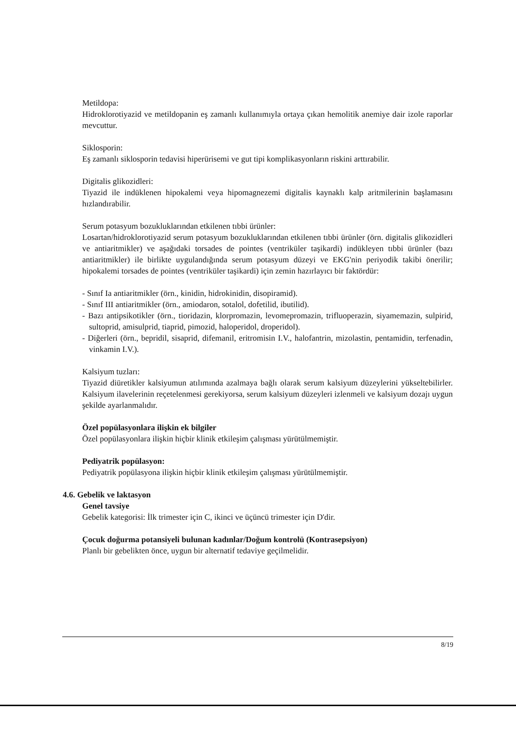Metildopa:
Hidroklorotiyazid ve metildopanin eş zamanlı kullanımıyla ortaya çıkan hemolitik anemiye dair izole raporlar mevcuttur.
Siklosporin:
Eş zamanlı siklosporin tedavisi hiperürisemi ve gut tipi komplikasyonların riskini arttırabilir.
Digitalis glikozidleri:
Tiyazid ile indüklenen hipokalemi veya hipomagnezemi digitalis kaynaklı kalp aritmilerinin başlamasını hızlandırabilir.
Serum potasyum bozukluklarından etkilenen tıbbi ürünler:
Losartan/hidroklorotiyazid serum potasyum bozukluklarından etkilenen tıbbi ürünler (örn. digitalis glikozidleri ve antiaritmikler) ve aşağıdaki torsades de pointes (ventriküler taşikardi) indükleyen tıbbi ürünler (bazı antiaritmikler) ile birlikte uygulandığında serum potasyum düzeyi ve EKG'nin periyodik takibi önerilir; hipokalemi torsades de pointes (ventriküler taşikardi) için zemin hazırlayıcı bir faktördür:
- Sınıf Ia antiaritmikler (örn., kinidin, hidrokinidin, disopiramid).
- Sınıf III antiaritmikler (örn., amiodaron, sotalol, dofetilid, ibutilid).
- Bazı antipsikotikler (örn., tioridazin, klorpromazin, levomepromazin, trifluoperazin, siyamemazin, sulpirid, sultoprid, amisulprid, tiaprid, pimozid, haloperidol, droperidol).
- Diğerleri (örn., bepridil, sisaprid, difemanil, eritromisin I.V., halofantrin, mizolastin, pentamidin, terfenadin, vinkamin I.V.).
Kalsiyum tuzları:
Tiyazid diüretikler kalsiyumun atılımında azalmaya bağlı olarak serum kalsiyum düzeylerini yükseltebilirler. Kalsiyum ilavelerinin reçetelenmesi gerekiyorsa, serum kalsiyum düzeyleri izlenmeli ve kalsiyum dozajı uygun şekilde ayarlanmalıdır.
Özel popülasyonlara ilişkin ek bilgiler
Özel popülasyonlara ilişkin hiçbir klinik etkileşim çalışması yürütülmemiştir.
Pediyatrik popülasyon:
Pediyatrik popülasyona ilişkin hiçbir klinik etkileşim çalışması yürütülmemiştir.
4.6. Gebelik ve laktasyon
Genel tavsiye
Gebelik kategorisi: İlk trimester için C, ikinci ve üçüncü trimester için D'dir.
Çocuk doğurma potansiyeli bulunan kadınlar/Doğum kontrolü (Kontrasepsiyon)
Planlı bir gebelikten önce, uygun bir alternatif tedaviye geçilmelidir.
8/19